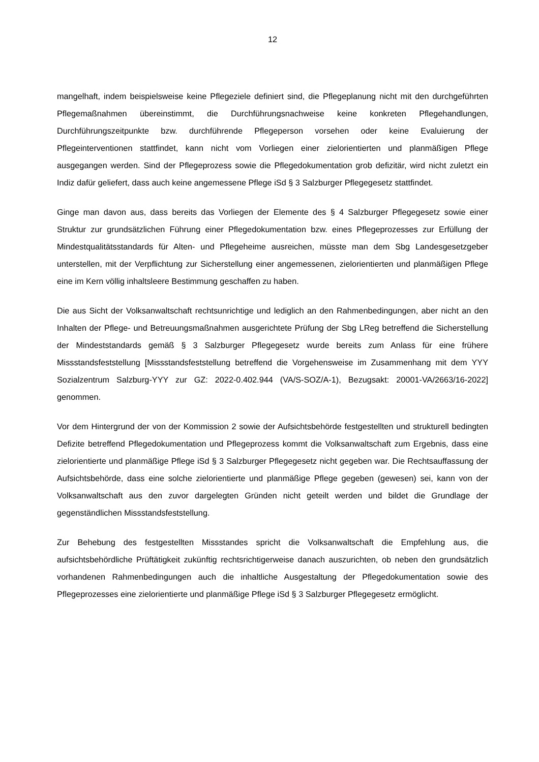12
mangelhaft, indem beispielsweise keine Pflegeziele definiert sind, die Pflegeplanung nicht mit den durchgeführten Pflegemaßnahmen übereinstimmt, die Durchführungsnachweise keine konkreten Pflegehandlungen, Durchführungszeitpunkte bzw. durchführende Pflegeperson vorsehen oder keine Evaluierung der Pflegeinterventionen stattfindet, kann nicht vom Vorliegen einer zielorientier­ten und planmäßigen Pflege ausgegangen werden. Sind der Pflegeprozess sowie die Pflegedoku­mentation grob defizitär, wird nicht zuletzt ein Indiz dafür geliefert, dass auch keine angemessene Pflege iSd § 3 Salzburger Pflegegesetz stattfindet.
Ginge man davon aus, dass bereits das Vorliegen der Elemente des § 4 Salzburger Pflegegesetz sowie einer Struktur zur grundsätzlichen Führung einer Pflegedokumentation bzw. eines Pflege­prozesses zur Erfüllung der Mindestqualitätsstandards für Alten- und Pflegeheime ausreichen, müsste man dem Sbg Landesgesetzgeber unterstellen, mit der Verpflichtung zur Sicherstellung einer angemessenen, zielorientierten und planmäßigen Pflege eine im Kern völlig inhaltsleere Be­stimmung geschaffen zu haben.
Die aus Sicht der Volksanwaltschaft rechtsunrichtige und lediglich an den Rahmenbedingungen, aber nicht an den Inhalten der Pflege- und Betreuungsmaßnahmen ausgerichtete Prüfung der Sbg LReg betreffend die Sicherstellung der Mindeststandards gemäß § 3 Salzburger Pflegegesetz wurde bereits zum Anlass für eine frühere Missstandsfeststellung [Missstandsfeststellung betref­fend die Vorgehensweise im Zusammenhang mit dem YYY Sozialzentrum Salzburg-YYY zur GZ: 2022-0.402.944 (VA/S-SOZ/A-1), Bezugsakt: 20001-VA/2663/16-2022] genommen.
Vor dem Hintergrund der von der Kommission 2 sowie der Aufsichtsbehörde festgestellten und strukturell bedingten Defizite betreffend Pflegedokumentation und Pflegeprozess kommt die Volks­anwaltschaft zum Ergebnis, dass eine zielorientierte und planmäßige Pflege iSd § 3 Salzburger Pflegegesetz nicht gegeben war. Die Rechtsauffassung der Aufsichtsbehörde, dass eine solche zielorientierte und planmäßige Pflege gegeben (gewesen) sei, kann von der Volksanwaltschaft aus den zuvor dargelegten Gründen nicht geteilt werden und bildet die Grundlage der gegenständlichen Missstandsfeststellung.
Zur Behebung des festgestellten Missstandes spricht die Volksanwaltschaft die Empfehlung aus, die aufsichtsbehördliche Prüftätigkeit zukünftig rechtsrichtigerweise danach auszurichten, ob neben den grundsätzlich vorhandenen Rahmenbedingungen auch die inhaltliche Ausgestaltung der Pfle­gedokumentation sowie des Pflegeprozesses eine zielorientierte und planmäßige Pflege iSd § 3 Salzburger Pflegegesetz ermöglicht.